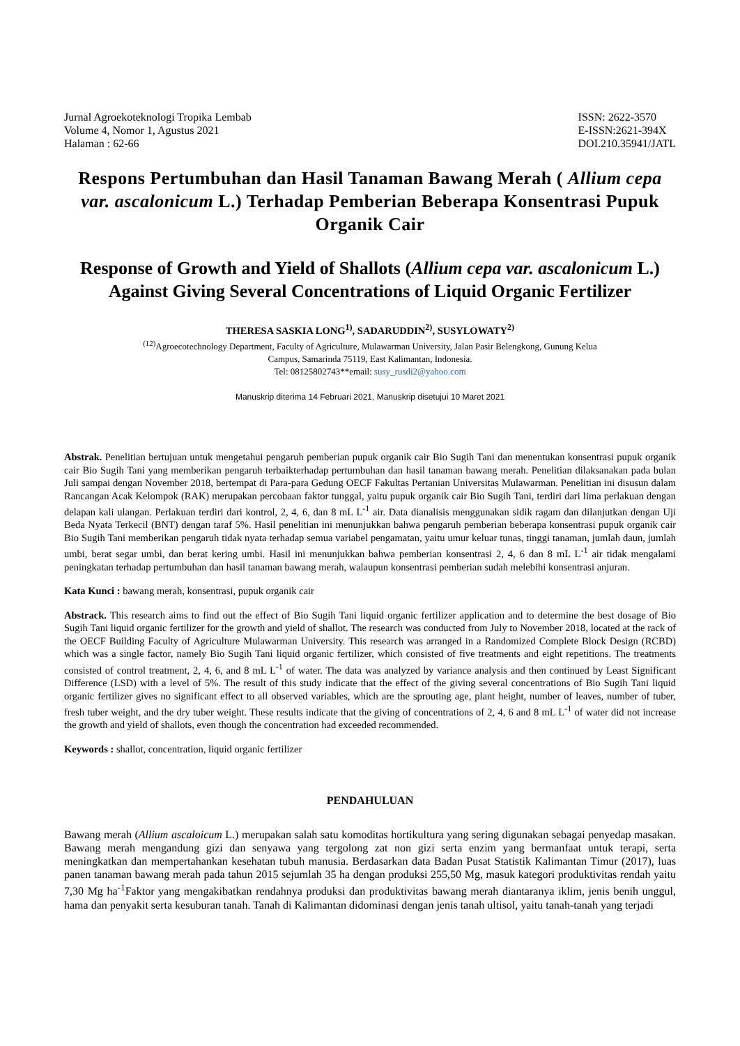Jurnal Agroekoteknologi Tropika Lembab
Volume 4, Nomor 1, Agustus 2021
Halaman : 62-66
ISSN: 2622-3570
E-ISSN:2621-394X
DOI.210.35941/JATL
Respons Pertumbuhan dan Hasil Tanaman Bawang Merah ( Allium cepa var. ascalonicum L.) Terhadap Pemberian Beberapa Konsentrasi Pupuk Organik Cair
Response of Growth and Yield of Shallots (Allium cepa var. ascalonicum L.) Against Giving Several Concentrations of Liquid Organic Fertilizer
THERESA SASKIA LONG<sup>1)</sup>, SADARUDDIN<sup>2)</sup>, SUSYLOWATY<sup>2)</sup>
<sup>(12)</sup> Agroecotechnology Department, Faculty of Agriculture, Mulawarman University, Jalan Pasir Belengkong, Gunung Kelua
Campus, Samarinda 75119, East Kalimantan, Indonesia.
Tel: 08125802743**email: susy_rusdi2@yahoo.com
Manuskrip diterima 14 Februari 2021, Manuskrip disetujui 10 Maret 2021
Abstrak. Penelitian bertujuan untuk mengetahui pengaruh pemberian pupuk organik cair Bio Sugih Tani dan menentukan konsentrasi pupuk organik cair Bio Sugih Tani yang memberikan pengaruh terbaikterhadap pertumbuhan dan hasil tanaman bawang merah. Penelitian dilaksanakan pada bulan Juli sampai dengan November 2018, bertempat di Para-para Gedung OECF Fakultas Pertanian Universitas Mulawarman. Penelitian ini disusun dalam Rancangan Acak Kelompok (RAK) merupakan percobaan faktor tunggal, yaitu pupuk organik cair Bio Sugih Tani, terdiri dari lima perlakuan dengan delapan kali ulangan. Perlakuan terdiri dari kontrol, 2, 4, 6, dan 8 mL L<sup>-1</sup> air. Data dianalisis menggunakan sidik ragam dan dilanjutkan dengan Uji Beda Nyata Terkecil (BNT) dengan taraf 5%. Hasil penelitian ini menunjukkan bahwa pengaruh pemberian beberapa konsentrasi pupuk organik cair Bio Sugih Tani memberikan pengaruh tidak nyata terhadap semua variabel pengamatan, yaitu umur keluar tunas, tinggi tanaman, jumlah daun, jumlah umbi, berat segar umbi, dan berat kering umbi. Hasil ini menunjukkan bahwa pemberian konsentrasi 2, 4, 6 dan 8 mL L<sup>-1</sup> air tidak mengalami peningkatan terhadap pertumbuhan dan hasil tanaman bawang merah, walaupun konsentrasi pemberian sudah melebihi konsentrasi anjuran.
Kata Kunci : bawang merah, konsentrasi, pupuk organik cair
Abstrack. This research aims to find out the effect of Bio Sugih Tani liquid organic fertilizer application and to determine the best dosage of Bio Sugih Tani liquid organic fertilizer for the growth and yield of shallot. The research was conducted from July to November 2018, located at the rack of the OECF Building Faculty of Agriculture Mulawarman University. This research was arranged in a Randomized Complete Block Design (RCBD) which was a single factor, namely Bio Sugih Tani liquid organic fertilizer, which consisted of five treatments and eight repetitions. The treatments consisted of control treatment, 2, 4, 6, and 8 mL L<sup>-1</sup> of water. The data was analyzed by variance analysis and then continued by Least Significant Difference (LSD) with a level of 5%. The result of this study indicate that the effect of the giving several concentrations of Bio Sugih Tani liquid organic fertilizer gives no significant effect to all observed variables, which are the sprouting age, plant height, number of leaves, number of tuber, fresh tuber weight, and the dry tuber weight. These results indicate that the giving of concentrations of 2, 4, 6 and 8 mL L<sup>-1</sup> of water did not increase the growth and yield of shallots, even though the concentration had exceeded recommended.
Keywords : shallot, concentration, liquid organic fertilizer
PENDAHULUAN
Bawang merah (Allium ascaloicum L.) merupakan salah satu komoditas hortikultura yang sering digunakan sebagai penyedap masakan. Bawang merah mengandung gizi dan senyawa yang tergolong zat non gizi serta enzim yang bermanfaat untuk terapi, serta meningkatkan dan mempertahankan kesehatan tubuh manusia. Berdasarkan data Badan Pusat Statistik Kalimantan Timur (2017), luas panen tanaman bawang merah pada tahun 2015 sejumlah 35 ha dengan produksi 255,50 Mg, masuk kategori produktivitas rendah yaitu 7,30 Mg ha<sup>-1</sup>Faktor yang mengakibatkan rendahnya produksi dan produktivitas bawang merah diantaranya iklim, jenis benih unggul, hama dan penyakit serta kesuburan tanah. Tanah di Kalimantan didominasi dengan jenis tanah ultisol, yaitu tanah-tanah yang terjadi